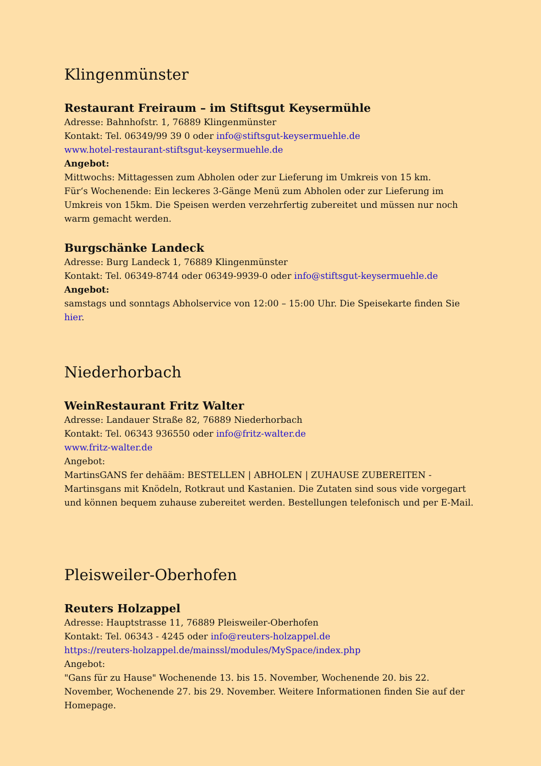Klingenmünster
Restaurant Freiraum – im Stiftsgut Keysermühle
Adresse: Bahnhofstr. 1, 76889 Klingenmünster
Kontakt: Tel. 06349/99 39 0 oder info@stiftsgut-keysermuehle.de
www.hotel-restaurant-stiftsgut-keysermuehle.de
Angebot:
Mittwochs: Mittagessen zum Abholen oder zur Lieferung im Umkreis von 15 km.
Für‘s Wochenende: Ein leckeres 3-Gänge Menü zum Abholen oder zur Lieferung im Umkreis von 15km. Die Speisen werden verzehrfertig zubereitet und müssen nur noch warm gemacht werden.
Burgschänke Landeck
Adresse: Burg Landeck 1, 76889 Klingenmünster
Kontakt: Tel. 06349-8744 oder 06349-9939-0 oder info@stiftsgut-keysermuehle.de
Angebot:
samstags und sonntags Abholservice von 12:00 – 15:00 Uhr. Die Speisekarte finden Sie hier.
Niederhorbach
WeinRestaurant Fritz Walter
Adresse: Landauer Straße 82, 76889 Niederhorbach
Kontakt: Tel. 06343 936550 oder info@fritz-walter.de
www.fritz-walter.de
Angebot:
MartinsGANS fer dehääm: BESTELLEN | ABHOLEN | ZUHAUSE ZUBEREITEN - Martinsgans mit Knödeln, Rotkraut und Kastanien. Die Zutaten sind sous vide vorgegart und können bequem zuhause zubereitet werden. Bestellungen telefonisch und per E-Mail.
Pleisweiler-Oberhofen
Reuters Holzappel
Adresse: Hauptstrasse 11, 76889 Pleisweiler-Oberhofen
Kontakt: Tel. 06343 - 4245 oder info@reuters-holzappel.de
https://reuters-holzappel.de/mainssl/modules/MySpace/index.php
Angebot:
"Gans für zu Hause" Wochenende 13. bis 15. November, Wochenende 20. bis 22. November, Wochenende 27. bis 29. November. Weitere Informationen finden Sie auf der Homepage.